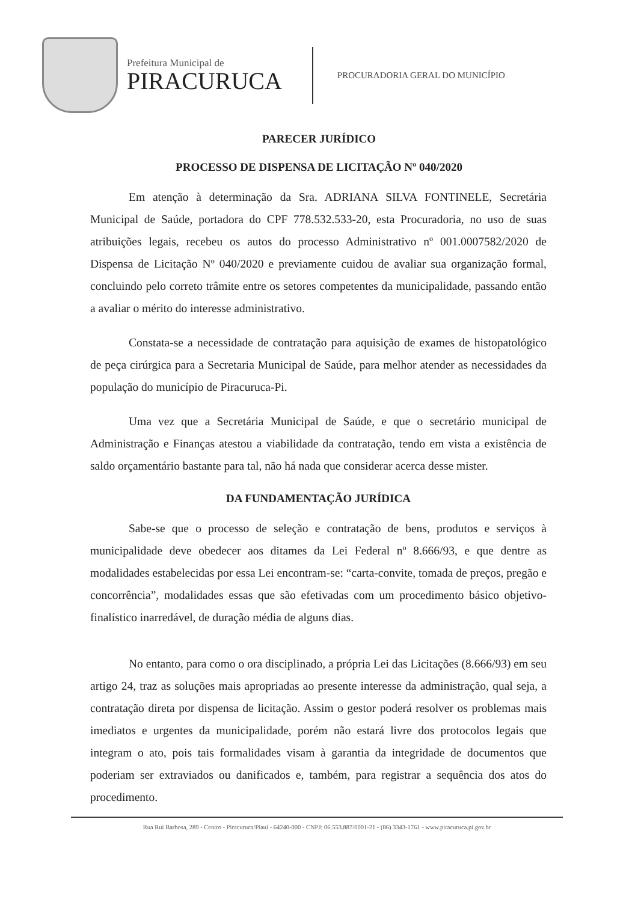Prefeitura Municipal de
PIRACURUCA
PROCURADORIA GERAL DO MUNICÍPIO
PARECER JURÍDICO
PROCESSO DE DISPENSA DE LICITAÇÃO Nº 040/2020
Em atenção à determinação da Sra. ADRIANA SILVA FONTINELE, Secretária Municipal de Saúde, portadora do CPF 778.532.533-20, esta Procuradoria, no uso de suas atribuições legais, recebeu os autos do processo Administrativo nº 001.0007582/2020 de Dispensa de Licitação Nº 040/2020 e previamente cuidou de avaliar sua organização formal, concluindo pelo correto trâmite entre os setores competentes da municipalidade, passando então a avaliar o mérito do interesse administrativo.
Constata-se a necessidade de contratação para aquisição de exames de histopatológico de peça cirúrgica para a Secretaria Municipal de Saúde, para melhor atender as necessidades da população do município de Piracuruca-Pi.
Uma vez que a Secretária Municipal de Saúde, e que o secretário municipal de Administração e Finanças atestou a viabilidade da contratação, tendo em vista a existência de saldo orçamentário bastante para tal, não há nada que considerar acerca desse mister.
DA FUNDAMENTAÇÃO JURÍDICA
Sabe-se que o processo de seleção e contratação de bens, produtos e serviços à municipalidade deve obedecer aos ditames da Lei Federal nº 8.666/93, e que dentre as modalidades estabelecidas por essa Lei encontram-se: “carta-convite, tomada de preços, pregão e concorrência”, modalidades essas que são efetivadas com um procedimento básico objetivo-finalístico inarredável, de duração média de alguns dias.
No entanto, para como o ora disciplinado, a própria Lei das Licitações (8.666/93) em seu artigo 24, traz as soluções mais apropriadas ao presente interesse da administração, qual seja, a contratação direta por dispensa de licitação. Assim o gestor poderá resolver os problemas mais imediatos e urgentes da municipalidade, porém não estará livre dos protocolos legais que integram o ato, pois tais formalidades visam à garantia da integridade de documentos que poderiam ser extraviados ou danificados e, também, para registrar a sequência dos atos do procedimento.
Rua Rui Barbosa, 289 - Centro - Piracuruca/Piauí - 64240-000 - CNPJ: 06.553.887/0001-21 - (86) 3343-1761 - www.piracuruca.pi.gov.br